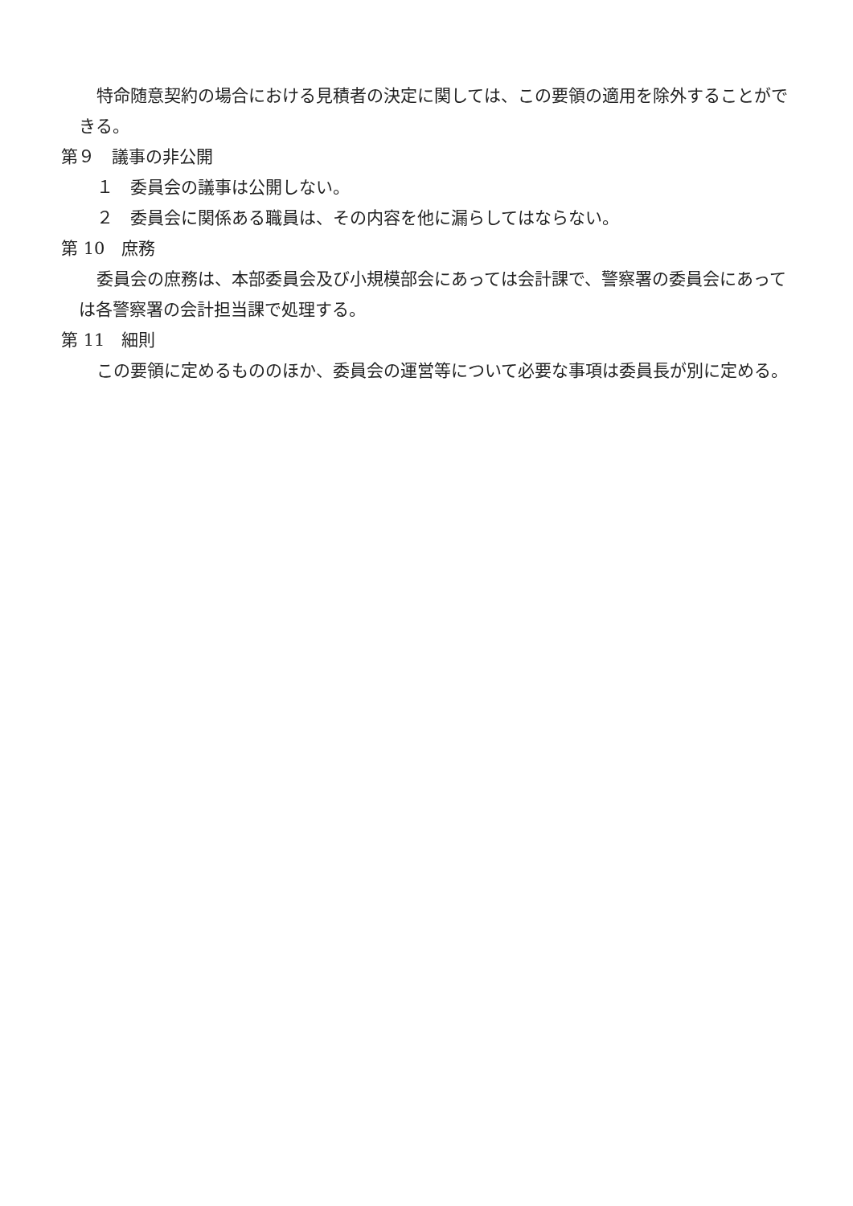特命随意契約の場合における見積者の決定に関しては、この要領の適用を除外することができる。
第９　議事の非公開
１　委員会の議事は公開しない。
２　委員会に関係ある職員は、その内容を他に漏らしてはならない。
第 10　庶務
委員会の庶務は、本部委員会及び小規模部会にあっては会計課で、警察署の委員会にあっては各警察署の会計担当課で処理する。
第 11　細則
この要領に定めるもののほか、委員会の運営等について必要な事項は委員長が別に定める。